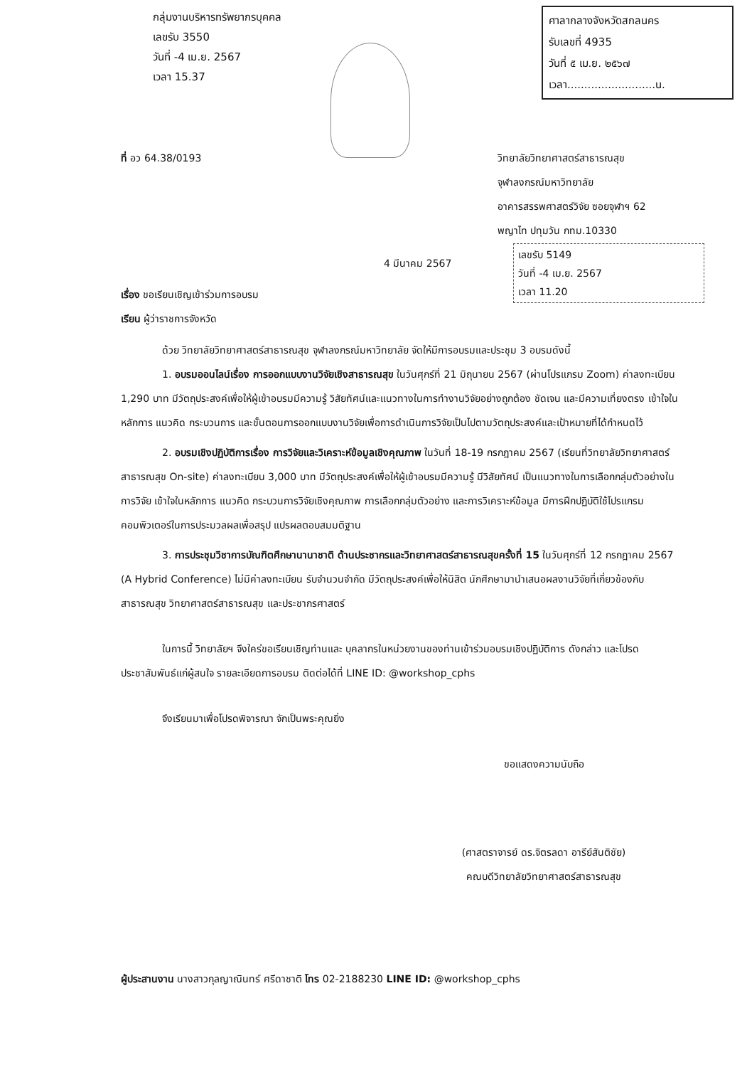กลุ่มงานบริหารทรัพยากรบุคคล
เลขรับ 3550
วันที่ -4 เม.ย. 2567
เวลา 15.37
ศาลากลางจังหวัดสกลนคร
รับเลขที่ 4935
วันที่ ๕ เม.ย. ๒๕๖๗
เวลา..........................น.
เลขรับ 5149
วันที่ -4 เม.ย. 2567
เวลา 11.20
ที่ อว 64.38/0193
วิทยาลัยวิทยาศาสตร์สาธารณสุข
จุฬาลงกรณ์มหาวิทยาลัย
อาคารสรรพศาสตร์วิจัย ซอยจุฬาฯ 62
พญาไท ปทุมวัน กทม.10330
4 มีนาคม 2567
เรื่อง ขอเรียนเชิญเข้าร่วมการอบรม
เรียน ผู้ว่าราชการจังหวัด
ด้วย วิทยาลัยวิทยาศาสตร์สาธารณสุข จุฬาลงกรณ์มหาวิทยาลัย จัดให้มีการอบรมและประชุม 3 อบรมดังนี้
1. อบรมออนไลน์เรื่อง การออกแบบงานวิจัยเชิงสาธารณสุข ในวันศุกร์ที่ 21 มิถุนายน 2567 (ผ่านโปรแกรม Zoom) ค่าลงทะเบียน 1,290 บาท มีวัตถุประสงค์เพื่อให้ผู้เข้าอบรมมีความรู้ วิสัยทัศน์และแนวทางในการทำงานวิจัยอย่างถูกต้อง ชัดเจน และมีความเที่ยงตรง เข้าใจในหลักการ แนวคิด กระบวนการ และขั้นตอนการออกแบบงานวิจัยเพื่อการดำเนินการวิจัยเป็นไปตามวัตถุประสงค์และเป้าหมายที่ได้กำหนดไว้
2. อบรมเชิงปฏิบัติการเรื่อง การวิจัยและวิเคราะห์ข้อมูลเชิงคุณภาพ ในวันที่ 18-19 กรกฎาคม 2567 (เรียนที่วิทยาลัยวิทยาศาสตร์สาธารณสุข On-site) ค่าลงทะเบียน 3,000 บาท มีวัตถุประสงค์เพื่อให้ผู้เข้าอบรมมีความรู้ มีวิสัยทัศน์ เป็นแนวทางในการเลือกกลุ่มตัวอย่างในการวิจัย เข้าใจในหลักการ แนวคิด กระบวนการวิจัยเชิงคุณภาพ การเลือกกลุ่มตัวอย่าง และการวิเคราะห์ข้อมูล มีการฝึกปฏิบัติใช้โปรแกรมคอมพิวเตอร์ในการประมวลผลเพื่อสรุป แปรผลตอบสมมติฐาน
3. การประชุมวิชาการบัณฑิตศึกษานานาชาติ ด้านประชากรและวิทยาศาสตร์สาธารณสุขครั้งที่ 15 ในวันศุกร์ที่ 12 กรกฎาคม 2567 (A Hybrid Conference) ไม่มีค่าลงทะเบียน รับจำนวนจำกัด มีวัตถุประสงค์เพื่อให้นิสิต นักศึกษามานำเสนอผลงานวิจัยที่เกี่ยวข้องกับสาธารณสุข วิทยาศาสตร์สาธารณสุข และประชากรศาสตร์
ในการนี้ วิทยาลัยฯ จึงใคร่ขอเรียนเชิญท่านและ บุคลากรในหน่วยงานของท่านเข้าร่วมอบรมเชิงปฏิบัติการ ดังกล่าว และโปรดประชาสัมพันธ์แก่ผู้สนใจ รายละเอียดการอบรม ติดต่อได้ที่ LINE ID: @workshop_cphs
จึงเรียนมาเพื่อโปรดพิจารณา จักเป็นพระคุณยิ่ง
ขอแสดงความนับถือ
(ศาสตราจารย์ ดร.จิตรลดา อารีย์สันติชัย)
คณบดีวิทยาลัยวิทยาศาสตร์สาธารณสุข
ผู้ประสานงาน นางสาวกุลญาณินทร์ ศรีดาชาติ โทร 02-2188230 LINE ID: @workshop_cphs